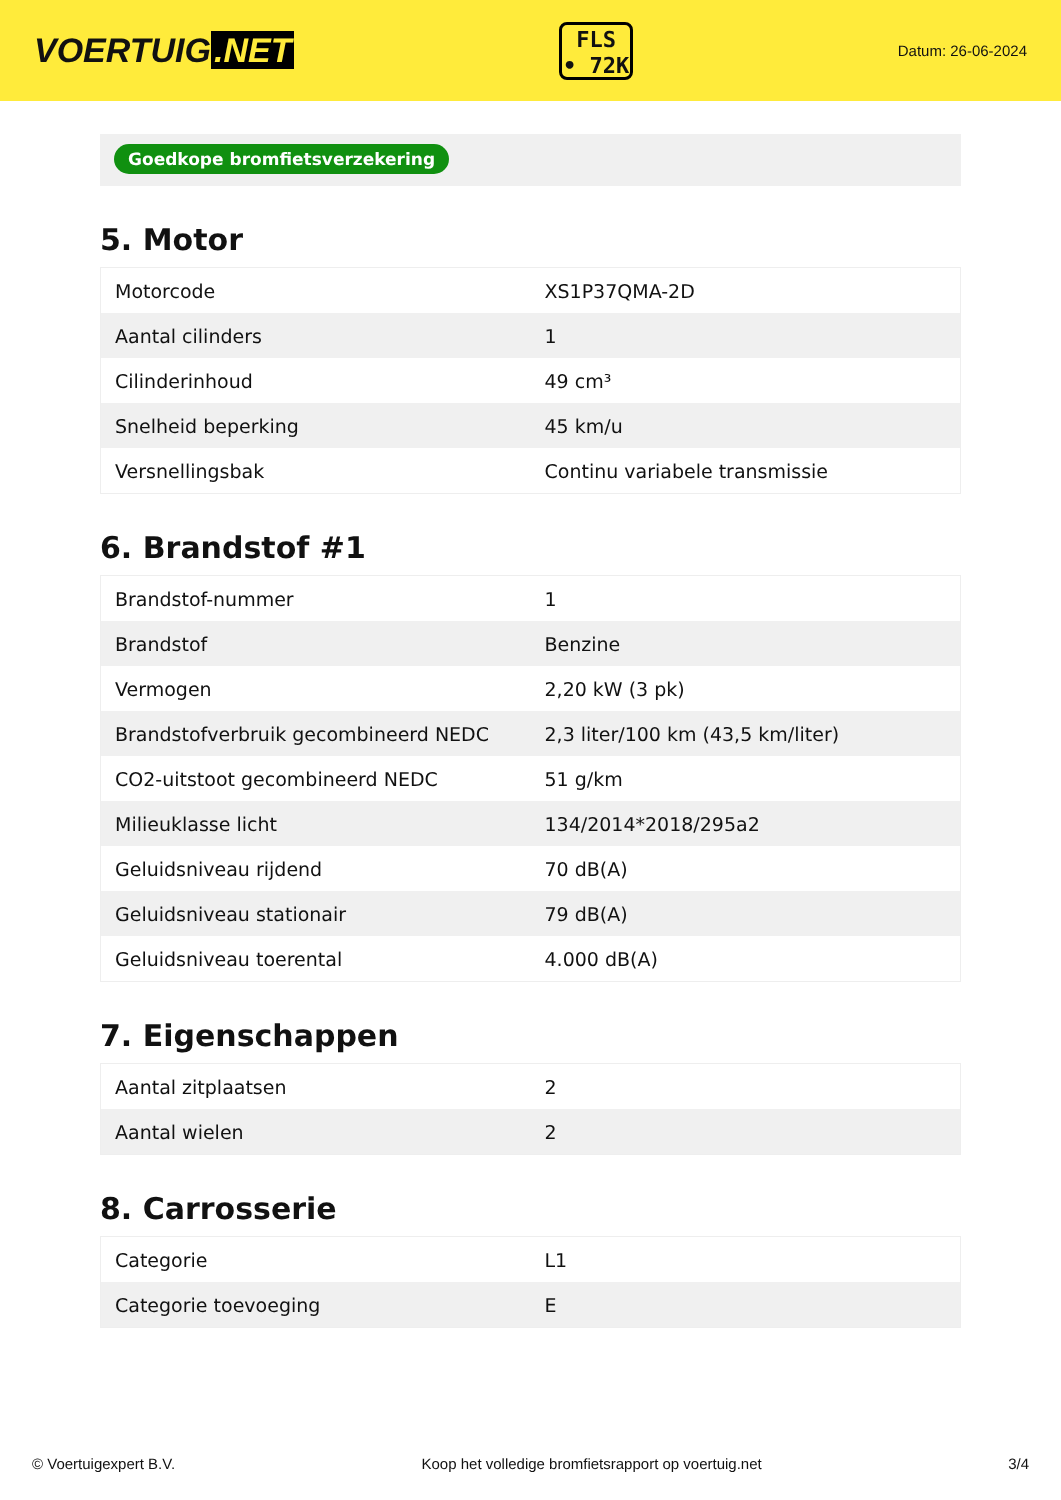VOERTUIG.NET
FLS
• 72K
Datum: 26-06-2024
Goedkope bromfietsverzekering
5. Motor
| Motorcode | XS1P37QMA-2D |
| Aantal cilinders | 1 |
| Cilinderinhoud | 49 cm³ |
| Snelheid beperking | 45 km/u |
| Versnellingsbak | Continu variabele transmissie |
6. Brandstof #1
| Brandstof-nummer | 1 |
| Brandstof | Benzine |
| Vermogen | 2,20 kW (3 pk) |
| Brandstofverbruik gecombineerd NEDC | 2,3 liter/100 km (43,5 km/liter) |
| CO2-uitstoot gecombineerd NEDC | 51 g/km |
| Milieuklasse licht | 134/2014*2018/295a2 |
| Geluidsniveau rijdend | 70 dB(A) |
| Geluidsniveau stationair | 79 dB(A) |
| Geluidsniveau toerental | 4.000 dB(A) |
7. Eigenschappen
| Aantal zitplaatsen | 2 |
| Aantal wielen | 2 |
8. Carrosserie
| Categorie | L1 |
| Categorie toevoeging | E |
© Voertuigexpert B.V. Koop het volledige bromfietsrapport op voertuig.net 3/4